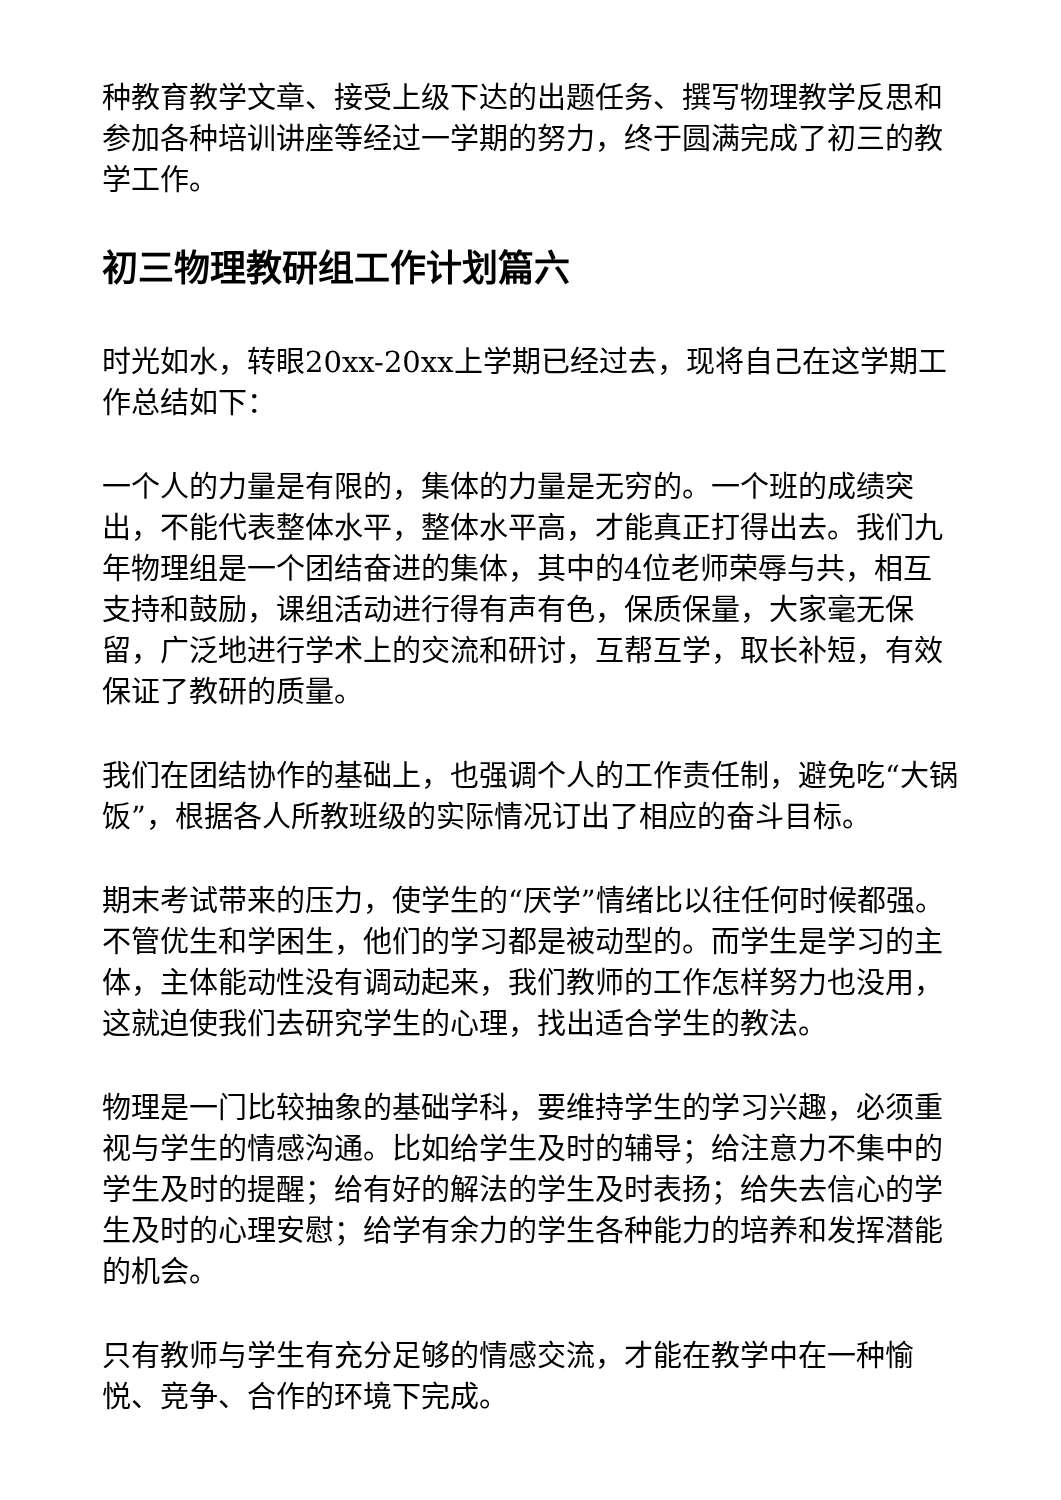种教育教学文章、接受上级下达的出题任务、撰写物理教学反思和参加各种培训讲座等经过一学期的努力，终于圆满完成了初三的教学工作。
初三物理教研组工作计划篇六
时光如水，转眼20xx-20xx上学期已经过去，现将自己在这学期工作总结如下：
一个人的力量是有限的，集体的力量是无穷的。一个班的成绩突出，不能代表整体水平，整体水平高，才能真正打得出去。我们九年物理组是一个团结奋进的集体，其中的4位老师荣辱与共，相互支持和鼓励，课组活动进行得有声有色，保质保量，大家毫无保留，广泛地进行学术上的交流和研讨，互帮互学，取长补短，有效保证了教研的质量。
我们在团结协作的基础上，也强调个人的工作责任制，避免吃“大锅饭”，根据各人所教班级的实际情况订出了相应的奋斗目标。
期末考试带来的压力，使学生的“厌学”情绪比以往任何时候都强。不管优生和学困生，他们的学习都是被动型的。而学生是学习的主体，主体能动性没有调动起来，我们教师的工作怎样努力也没用，这就迫使我们去研究学生的心理，找出适合学生的教法。
物理是一门比较抽象的基础学科，要维持学生的学习兴趣，必须重视与学生的情感沟通。比如给学生及时的辅导；给注意力不集中的学生及时的提醒；给有好的解法的学生及时表扬；给失去信心的学生及时的心理安慰；给学有余力的学生各种能力的培养和发挥潜能的机会。
只有教师与学生有充分足够的情感交流，才能在教学中在一种愉悦、竞争、合作的环境下完成。